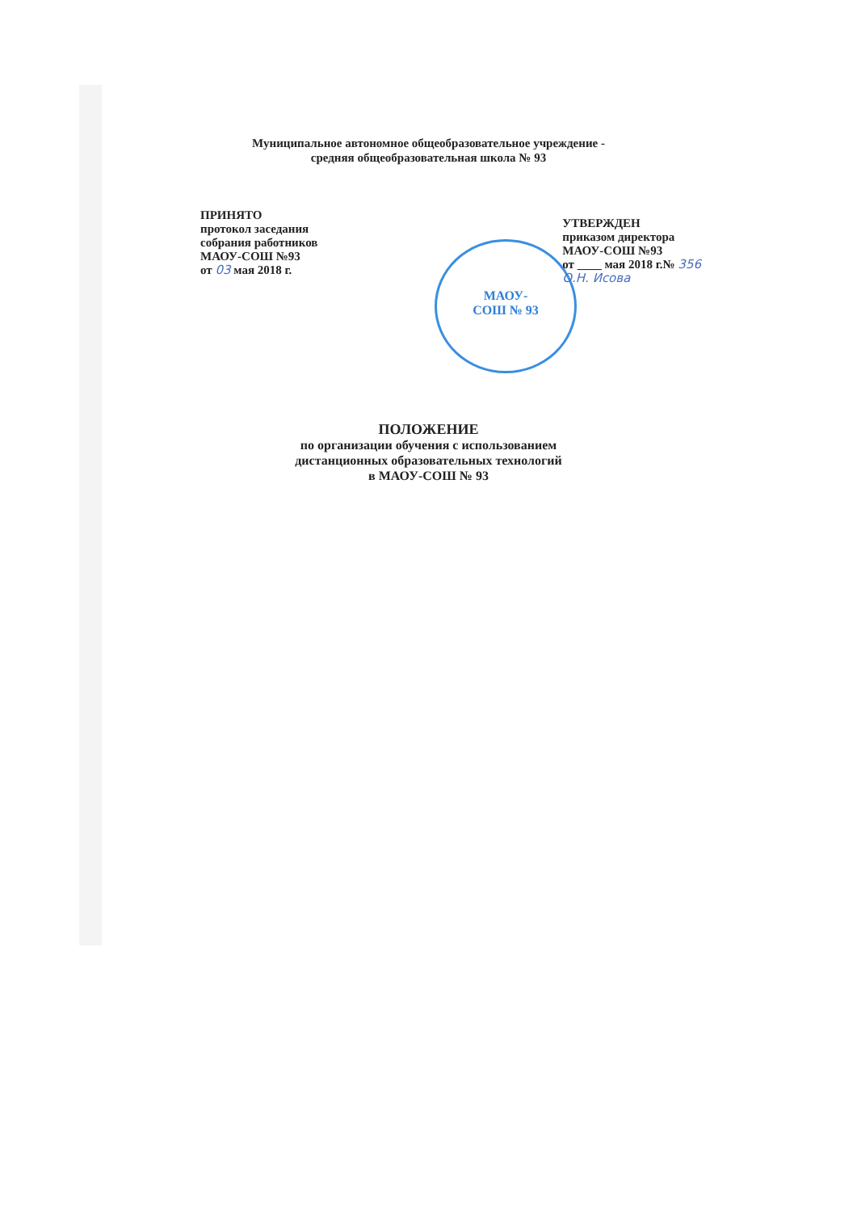Муниципальное автономное общеобразовательное учреждение -
средняя общеобразовательная школа № 93
МАОУ-
СОШ № 93
ПРИНЯТО
протокол заседания
собрания работников
МАОУ-СОШ №93
от 03 мая 2018 г.
УТВЕРЖДЕН
приказом директора
МАОУ-СОШ №93
от ____ мая 2018 г.№ 356
О.Н. Исова
ПОЛОЖЕНИЕ
по организации обучения с использованием
дистанционных образовательных технологий
в МАОУ-СОШ № 93